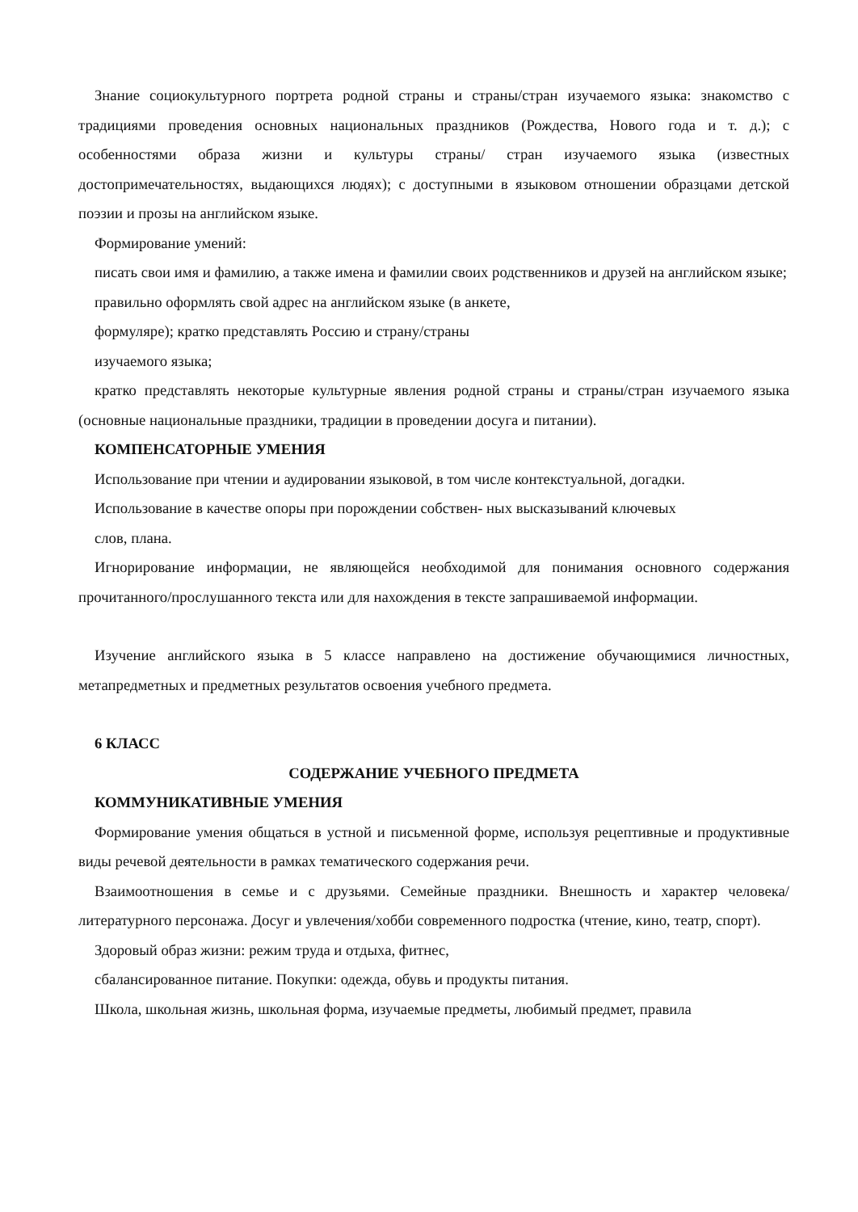Знание социокультурного портрета родной страны и страны/стран изучаемого языка: знакомство с традициями проведения основных национальных праздников (Рождества, Нового года и т. д.); с особенностями образа жизни и культуры страны/ стран изучаемого языка (известных достопримечательностях, выдающихся людях); с доступными в языковом отношении образцами детской поэзии и прозы на английском языке.
Формирование умений:
писать свои имя и фамилию, а также имена и фамилии своих родственников и друзей на английском языке;
правильно оформлять свой адрес на английском языке (в анкете,
формуляре); кратко представлять Россию и страну/страны
изучаемого языка;
кратко представлять некоторые культурные явления родной страны и страны/стран изучаемого языка (основные национальные праздники, традиции в проведении досуга и питании).
КОМПЕНСАТОРНЫЕ УМЕНИЯ
Использование при чтении и аудировании языковой, в том числе контекстуальной, догадки.
Использование в качестве опоры при порождении собствен- ных высказываний ключевых
слов, плана.
Игнорирование информации, не являющейся необходимой для понимания основного содержания прочитанного/прослушанного текста или для нахождения в тексте запрашиваемой информации.
Изучение английского языка в 5 классе направлено на достижение обучающимися личностных, метапредметных и предметных результатов освоения учебного предмета.
6 КЛАСС
СОДЕРЖАНИЕ УЧЕБНОГО ПРЕДМЕТА
КОММУНИКАТИВНЫЕ УМЕНИЯ
Формирование умения общаться в устной и письменной форме, используя рецептивные и продуктивные виды речевой деятельности в рамках тематического содержания речи.
Взаимоотношения в семье и с друзьями. Семейные праздники. Внешность и характер человека/литературного персонажа. Досуг и увлечения/хобби современного подростка (чтение, кино, театр, спорт).
Здоровый образ жизни: режим труда и отдыха, фитнес,
сбалансированное питание. Покупки: одежда, обувь и продукты питания.
Школа, школьная жизнь, школьная форма, изучаемые предметы, любимый предмет, правила